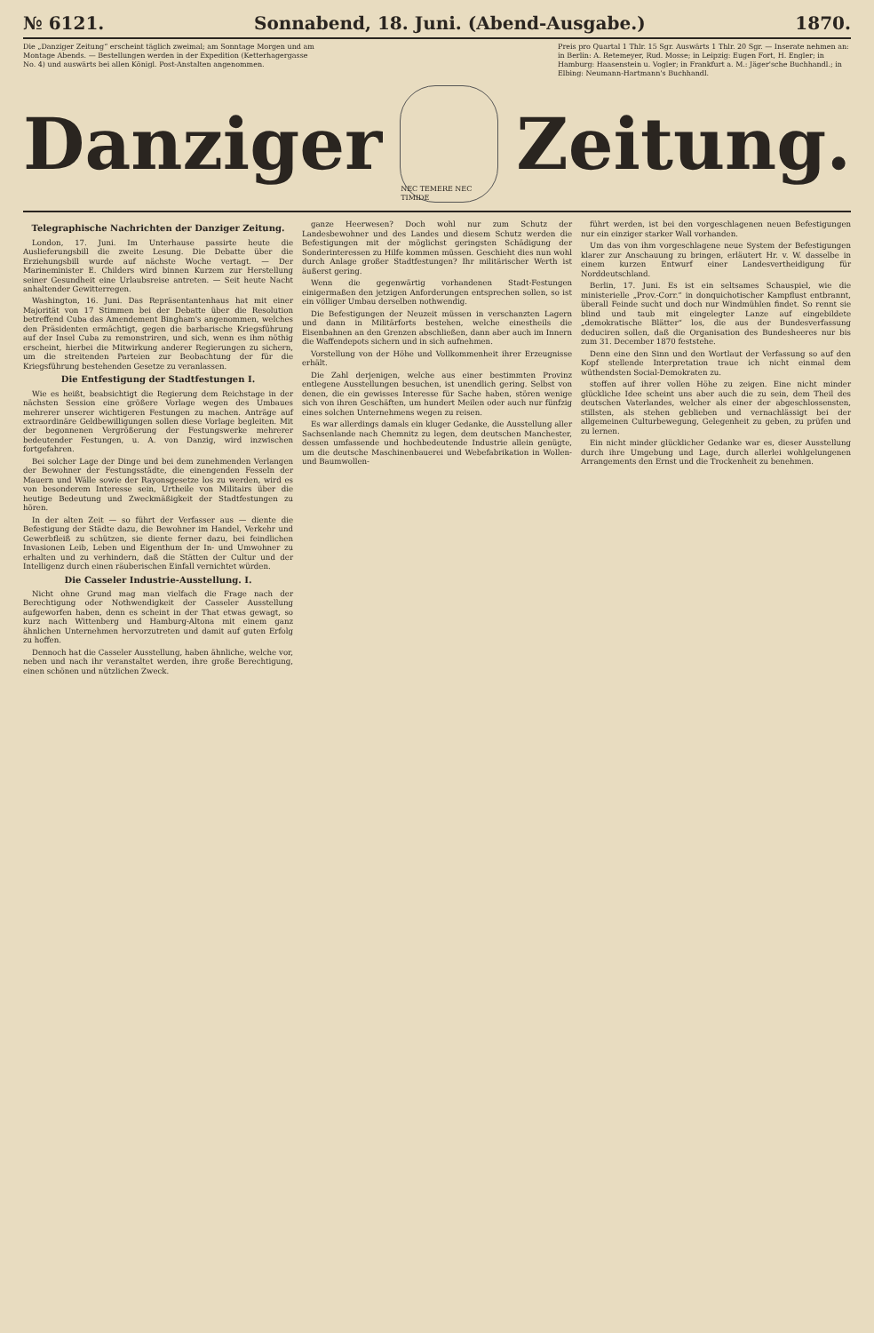№ 6121. Sonnabend, 18. Juni. (Abend-Ausgabe.) 1870.
Die „Danziger Zeitung“ erscheint täglich zweimal; am Sonntage Morgen und am Montage Abends. — Bestellungen werden in der Expedition (Ketterhagergasse No. 4) und auswärts bei allen Königl. Post-Anstalten angenommen.
Preis pro Quartal 1 Thlr. 15 Sgr. Auswärts 1 Thlr. 20 Sgr. — Inserate nehmen an: in Berlin: A. Retemeyer, Rud. Mosse; in Leipzig: Eugen Fort, H. Engler; in Hamburg: Haasenstein u. Vogler; in Frankfurt a. M.: Jäger'sche Buchhandl.; in Elbing: Neumann-Hartmann's Buchhandl.
Danziger
NEC TEMERE NEC TIMIDE
Zeitung.
Telegraphische Nachrichten der Danziger Zeitung.
London, 17. Juni. Im Unterhause passirte heute die Auslieferungsbill die zweite Lesung. Die Debatte über die Erziehungsbill wurde auf nächste Woche vertagt. — Der Marineminister E. Childers wird binnen Kurzem zur Herstellung seiner Gesundheit eine Urlaubsreise antreten. — Seit heute Nacht anhaltender Gewitterregen.
Washington, 16. Juni. Das Repräsentantenhaus hat mit einer Majorität von 17 Stimmen bei der Debatte über die Resolution betreffend Cuba das Amendement Bingham's angenommen, welches den Präsidenten ermächtigt, gegen die barbarische Kriegsführung auf der Insel Cuba zu remonstriren, und sich, wenn es ihm nöthig erscheint, hierbei die Mitwirkung anderer Regierungen zu sichern, um die streitenden Parteien zur Beobachtung der für die Kriegsführung bestehenden Gesetze zu veranlassen.
Die Entfestigung der Stadtfestungen I.
Wie es heißt, beabsichtigt die Regierung dem Reichstage in der nächsten Session eine größere Vorlage wegen des Umbaues mehrerer unserer wichtigeren Festungen zu machen. Anträge auf extraordinäre Geldbewilligungen sollen diese Vorlage begleiten. Mit der begonnenen Vergrößerung der Festungswerke mehrerer bedeutender Festungen, u. A. von Danzig, wird inzwischen fortgefahren.
Bei solcher Lage der Dinge und bei dem zunehmenden Verlangen der Bewohner der Festungsstädte, die einengenden Fesseln der Mauern und Wälle sowie der Rayonsgesetze los zu werden, wird es von besonderem Interesse sein, Urtheile von Militairs über die heutige Bedeutung und Zweckmäßigkeit der Stadtfestungen zu hören.
In der alten Zeit — so führt der Verfasser aus — diente die Befestigung der Städte dazu, die Bewohner im Handel, Verkehr und Gewerbfleiß zu schützen, sie diente ferner dazu, bei feindlichen Invasionen Leib, Leben und Eigenthum der In- und Umwohner zu erhalten und zu verhindern, daß die Stätten der Cultur und der Intelligenz durch einen räuberischen Einfall vernichtet würden.
Die Casseler Industrie-Ausstellung. I.
Nicht ohne Grund mag man vielfach die Frage nach der Berechtigung oder Nothwendigkeit der Casseler Ausstellung aufgeworfen haben, denn es scheint in der That etwas gewagt, so kurz nach Wittenberg und Hamburg-Altona mit einem ganz ähnlichen Unternehmen hervorzutreten und damit auf guten Erfolg zu hoffen.
Dennoch hat die Casseler Ausstellung, haben ähnliche, welche vor, neben und nach ihr veranstaltet werden, ihre große Berechtigung, einen schönen und nützlichen Zweck.
ganze Heerwesen? Doch wohl nur zum Schutz der Landesbewohner und des Landes und diesem Schutz werden die Befestigungen mit der möglichst geringsten Schädigung der Sonderinteressen zu Hilfe kommen müssen. Geschieht dies nun wohl durch Anlage großer Stadtfestungen? Ihr militärischer Werth ist äußerst gering.
Wenn die gegenwärtig vorhandenen Stadt-Festungen einigermaßen den jetzigen Anforderungen entsprechen sollen, so ist ein völliger Umbau derselben nothwendig.
Die Befestigungen der Neuzeit müssen in verschanzten Lagern und dann in Militärforts bestehen, welche einestheils die Eisenbahnen an den Grenzen abschließen, dann aber auch im Innern die Waffendepots sichern und in sich aufnehmen.
Vorstellung von der Höhe und Vollkommenheit ihrer Erzeugnisse erhält.
Die Zahl derjenigen, welche aus einer bestimmten Provinz entlegene Ausstellungen besuchen, ist unendlich gering. Selbst von denen, die ein gewisses Interesse für Sache haben, stören wenige sich von ihren Geschäften, um hundert Meilen oder auch nur fünfzig eines solchen Unternehmens wegen zu reisen.
Es war allerdings damals ein kluger Gedanke, die Ausstellung aller Sachsenlande nach Chemnitz zu legen, dem deutschen Manchester, dessen umfassende und hochbedeutende Industrie allein genügte, um die deutsche Maschinenbauerei und Webefabrikation in Wollen- und Baumwollen-
führt werden, ist bei den vorgeschlagenen neuen Befestigungen nur ein einziger starker Wall vorhanden.
Um das von ihm vorgeschlagene neue System der Befestigungen klarer zur Anschauung zu bringen, erläutert Hr. v. W. dasselbe in einem kurzen Entwurf einer Landesvertheidigung für Norddeutschland.
Berlin, 17. Juni. Es ist ein seltsames Schauspiel, wie die ministerielle „Prov.-Corr.“ in donquichotischer Kampflust entbrannt, überall Feinde sucht und doch nur Windmühlen findet. So rennt sie blind und taub mit eingelegter Lanze auf eingebildete „demokratische Blätter“ los, die aus der Bundesverfassung deduciren sollen, daß die Organisation des Bundesheeres nur bis zum 31. December 1870 feststehe.
Denn eine den Sinn und den Wortlaut der Verfassung so auf den Kopf stellende Interpretation traue ich nicht einmal dem wüthendsten Social-Demokraten zu.
stoffen auf ihrer vollen Höhe zu zeigen. Eine nicht minder glückliche Idee scheint uns aber auch die zu sein, dem Theil des deutschen Vaterlandes, welcher als einer der abgeschlossensten, stillsten, als stehen geblieben und vernachlässigt bei der allgemeinen Culturbewegung, Gelegenheit zu geben, zu prüfen und zu lernen.
Ein nicht minder glücklicher Gedanke war es, dieser Ausstellung durch ihre Umgebung und Lage, durch allerlei wohlgelungenen Arrangements den Ernst und die Trockenheit zu benehmen.